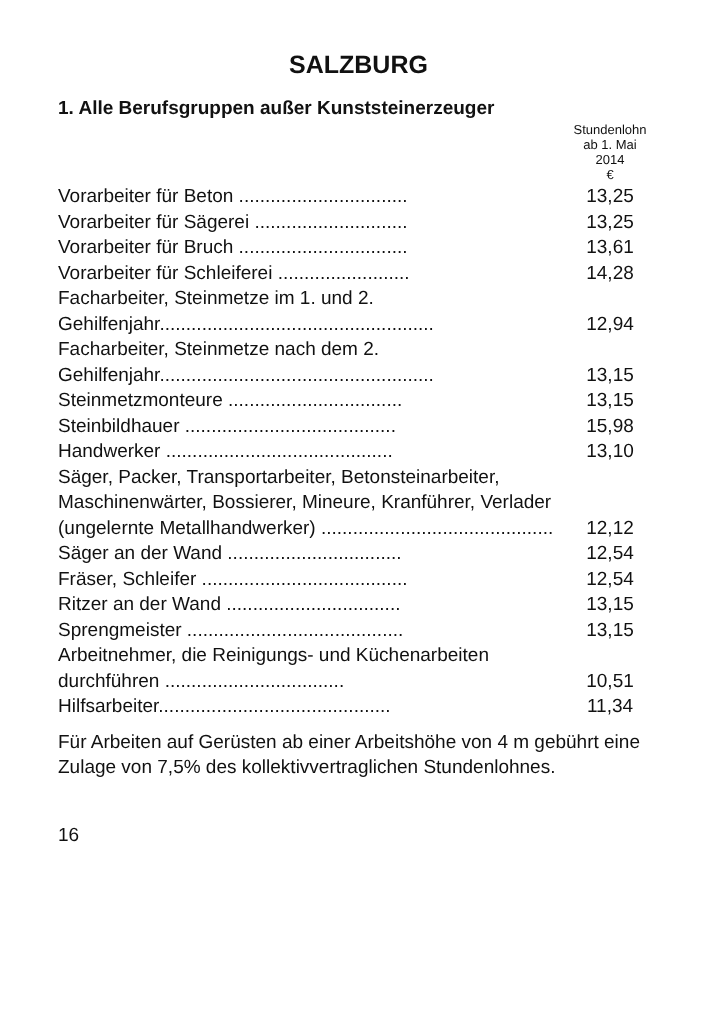SALZBURG
1. Alle Berufsgruppen außer Kunststeinerzeuger
| | Stundenlohn ab 1. Mai 2014 € |
| --- | --- |
| Vorarbeiter für Beton ................................ | 13,25 |
| Vorarbeiter für Sägerei ............................. | 13,25 |
| Vorarbeiter für Bruch ................................ | 13,61 |
| Vorarbeiter für Schleiferei ......................... | 14,28 |
| Facharbeiter, Steinmetze im 1. und 2. Gehilfenjahr.................................................... | 12,94 |
| Facharbeiter, Steinmetze nach dem 2. Gehilfenjahr.................................................... | 13,15 |
| Steinmetzmonteure ................................. | 13,15 |
| Steinbildhauer ........................................ | 15,98 |
| Handwerker ........................................... | 13,10 |
| Säger, Packer, Transportarbeiter, Betonsteinarbeiter, Maschinenwärter, Bossierer, Mineure, Kranführer, Verlader (ungelernte Metallhandwerker) ............................................ | 12,12 |
| Säger an der Wand ................................. | 12,54 |
| Fräser, Schleifer ....................................... | 12,54 |
| Ritzer an der Wand ................................. | 13,15 |
| Sprengmeister ......................................... | 13,15 |
| Arbeitnehmer, die Reinigungs- und Küchenarbeiten durchführen .................................. | 10,51 |
| Hilfsarbeiter............................................ | 11,34 |
Für Arbeiten auf Gerüsten ab einer Arbeitshöhe von 4 m gebührt eine Zulage von 7,5% des kollektivvertraglichen Stundenlohnes.
16